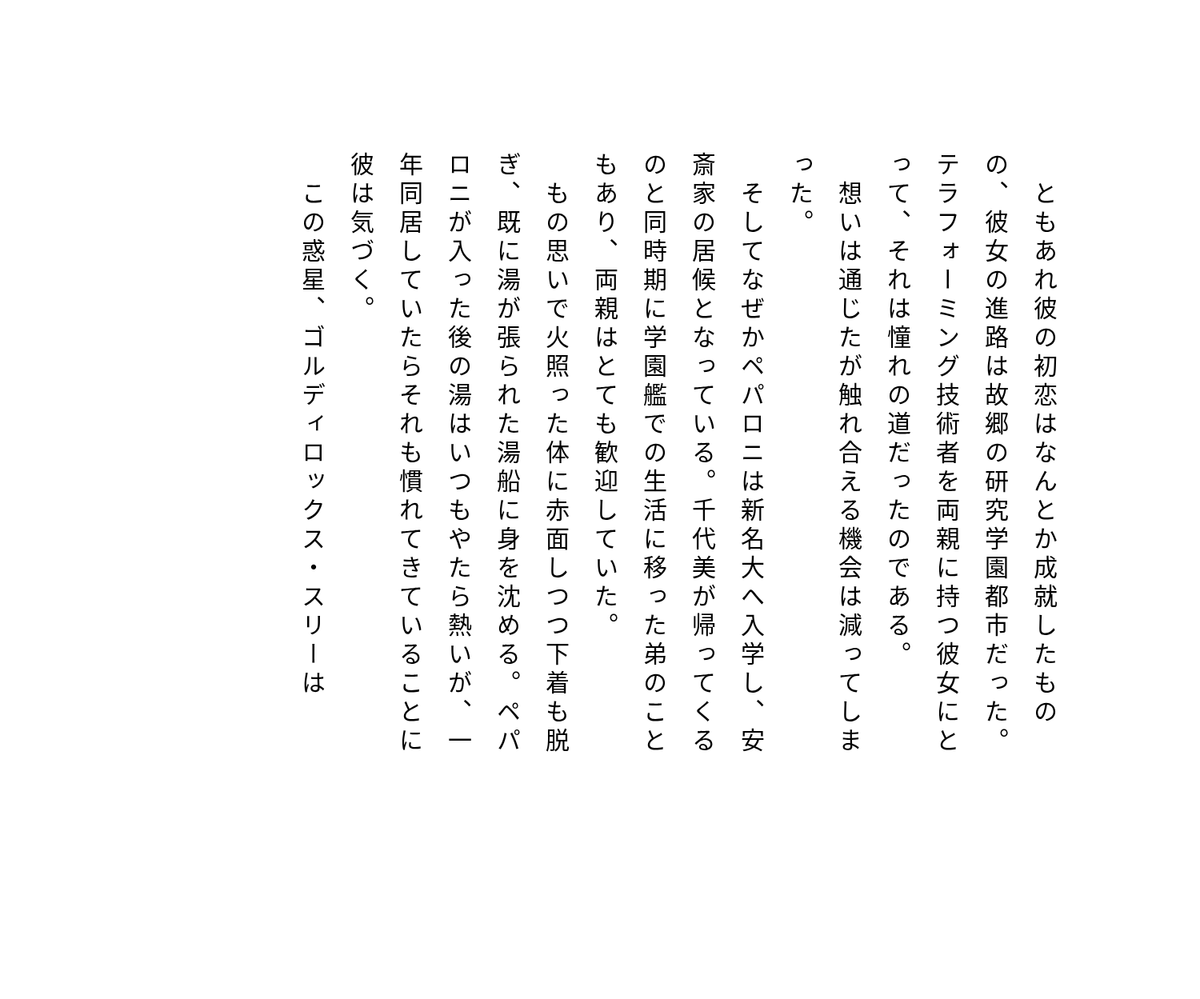ともあれ彼の初恋はなんとか成就したものの、彼女の進路は故郷の研究学園都市だった。テラフォーミング技術者を両親に持つ彼女にとって、それは憧れの道だったのである。
　想いは通じたが触れ合える機会は減ってしまった。
　そしてなぜかペパロニは新名大へ入学し、安斎家の居候となっている。千代美が帰ってくるのと同時期に学園艦での生活に移った弟のこともあり、両親はとても歓迎していた。
　もの思いで火照った体に赤面しつつ下着も脱ぎ、既に湯が張られた湯船に身を沈める。ペパロニが入った後の湯はいつもやたら熱いが、一年同居していたらそれも慣れてきていることに彼は気づく。
　この惑星、ゴルディロックス・スリーは